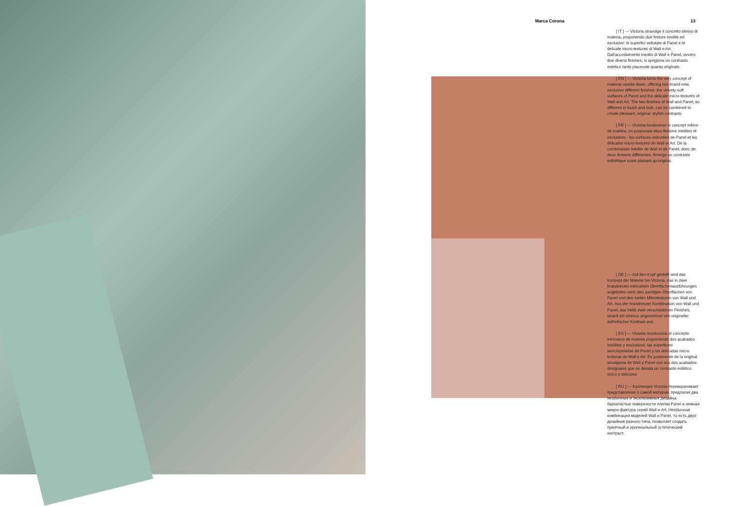Marca Corona 13
[ IT ] — Victoria stravolge il concetto stesso di materia, proponendo due finiture inedite ed esclusive: le superfici vellutate di Panel e le delicate micro-textures di Wall e Art. Dall'accostamento inedito di Wall e Panel, ovvero due diversi finishes, si sprigiona un contrasto estetico tanto piacevole quanto originale.
[ EN ] — Victoria turns the very concept of material upside down, offering two brand-new, exclusive different finishes: the velvety-soft surfaces of Panel and the delicate micro-textures of Wall and Art. The two finishes of Wall and Panel, so different in touch and look, can be combined to create pleasant, original, stylish contrasts.
[ FR ] — Victoria bouleverse le concept même de matière, en proposant deux finitions inédites et exclusives : les surfaces veloutées de Panel et les délicates micro-textures de Wall et Art. De la combinaison inédite de Wall et de Panel, donc de deux finitions différentes, émerge un contraste esthétique aussi plaisant qu'original.
[ DE ] — Auf den Kopf gestellt wird das Konzept der Materie bei Victoria, das in zwei brandneuen exklusiven Oberflächenausführungen angeboten wird: den samtigen Oberflächen von Panel und den zarten Mikrotexturen von Wall und Art. Aus der brandneuen Kombination von Wall und Panel, das heißt zwei verschiedenen Finishes, strahlt ein ebenso angenehmer wie origineller ästhetischer Kontrast aus.
[ ES ] — Victoria revoluciona el concepto intrínseco de materia proponiendo dos acabados insólitos y exclusivos: las superficies aterciopeladas de Panel y las delicadas micro texturas de Wall y Art. Es justamente de la original amalgama de Wall y Panel con sus dos acabados desiguales que se desata un contraste estético único y delicioso
[ RU ] — Коллекция Victoria переворачивает представление о самой материи, предлагая два необычных и эксклюзивных дизайна: бархатистые поверхности плитки Panel и нежная микро-фактура серий Wall и Art. Необычная комбинация моделей Wall и Panel, то есть двух дизайнов разного типа, позволяет создать приятный и оригинальный эстетический контраст.